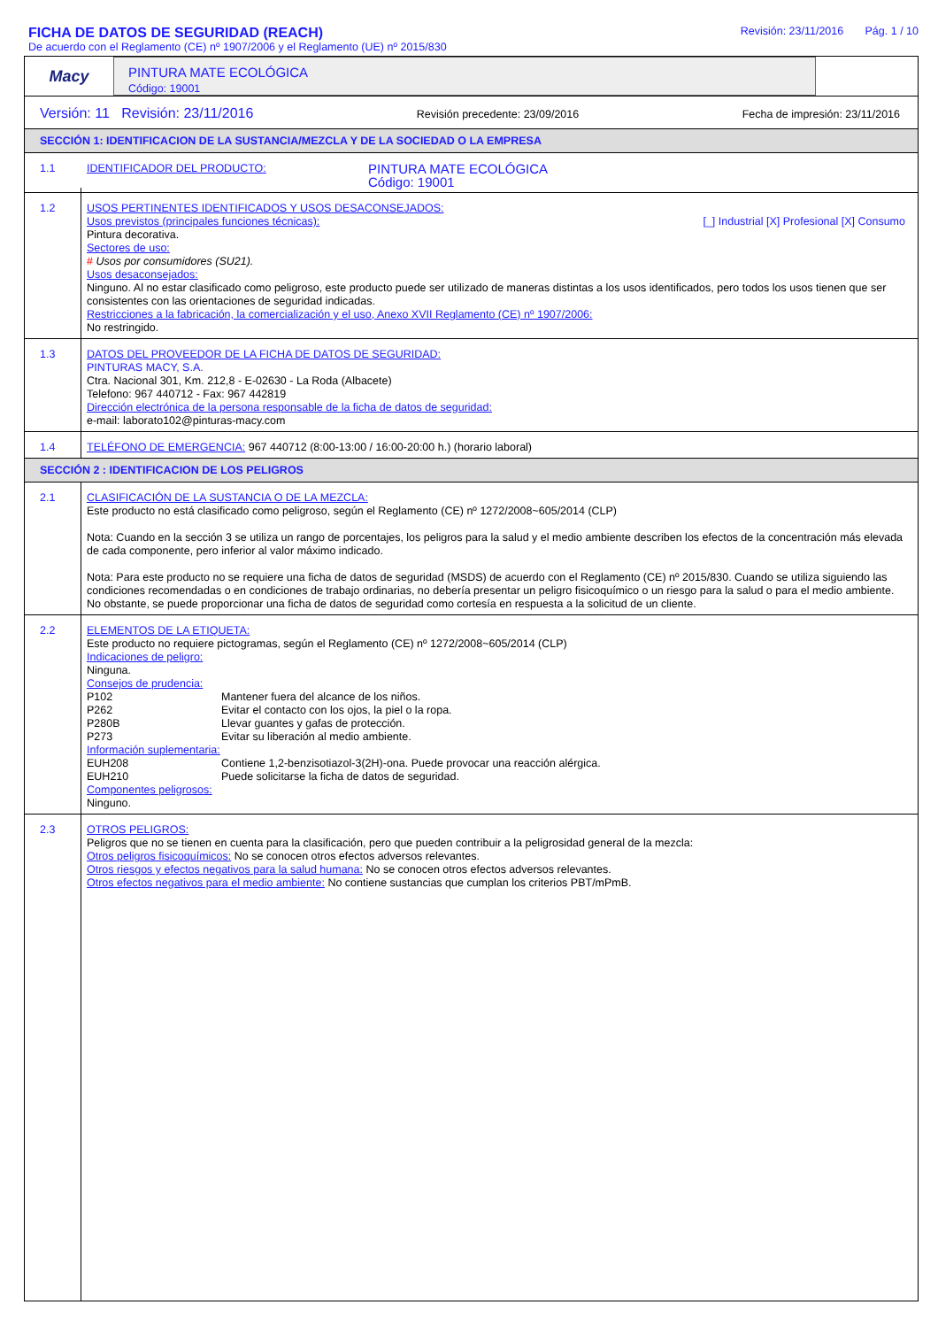FICHA DE DATOS DE SEGURIDAD (REACH)
De acuerdo con el Reglamento (CE) nº 1907/2006 y el Reglamento (UE) nº 2015/830
Revisión: 23/11/2016 Pág. 1 / 10
Macy
PINTURA MATE ECOLÓGICA
Código: 19001
Versión: 11 Revisión: 23/11/2016 Revisión precedente: 23/09/2016 Fecha de impresión: 23/11/2016
SECCIÓN 1: IDENTIFICACION DE LA SUSTANCIA/MEZCLA Y DE LA SOCIEDAD O LA EMPRESA
1.1
IDENTIFICADOR DEL PRODUCTO: PINTURA MATE ECOLÓGICA
Código: 19001
1.2
USOS PERTINENTES IDENTIFICADOS Y USOS DESACONSEJADOS:
Usos previstos (principales funciones técnicas): [_] Industrial [X] Profesional [X] Consumo
Pintura decorativa.
Sectores de uso:
# Usos por consumidores (SU21).
Usos desaconsejados:
Ninguno. Al no estar clasificado como peligroso, este producto puede ser utilizado de maneras distintas a los usos identificados, pero todos los usos tienen que ser consistentes con las orientaciones de seguridad indicadas.
Restricciones a la fabricación, la comercialización y el uso, Anexo XVII Reglamento (CE) nº 1907/2006:
No restringido.
1.3
DATOS DEL PROVEEDOR DE LA FICHA DE DATOS DE SEGURIDAD:
PINTURAS MACY, S.A.
Ctra. Nacional 301, Km. 212,8 - E-02630 - La Roda (Albacete)
Telefono: 967 440712 - Fax: 967 442819
Dirección electrónica de la persona responsable de la ficha de datos de seguridad:
e-mail: laborato102@pinturas-macy.com
1.4
TELÉFONO DE EMERGENCIA: 967 440712 (8:00-13:00 / 16:00-20:00 h.) (horario laboral)
SECCIÓN 2 : IDENTIFICACION DE LOS PELIGROS
2.1
CLASIFICACIÓN DE LA SUSTANCIA O DE LA MEZCLA:
Este producto no está clasificado como peligroso, según el Reglamento (CE) nº 1272/2008~605/2014 (CLP)
Nota: Cuando en la sección 3 se utiliza un rango de porcentajes, los peligros para la salud y el medio ambiente describen los efectos de la concentración más elevada de cada componente, pero inferior al valor máximo indicado.
Nota: Para este producto no se requiere una ficha de datos de seguridad (MSDS) de acuerdo con el Reglamento (CE) nº 2015/830. Cuando se utiliza siguiendo las condiciones recomendadas o en condiciones de trabajo ordinarias, no debería presentar un peligro fisicoquímico o un riesgo para la salud o para el medio ambiente. No obstante, se puede proporcionar una ficha de datos de seguridad como cortesía en respuesta a la solicitud de un cliente.
2.2
ELEMENTOS DE LA ETIQUETA:
Este producto no requiere pictogramas, según el Reglamento (CE) nº 1272/2008~605/2014 (CLP)
Indicaciones de peligro:
Ninguna.
Consejos de prudencia:
P102 Mantener fuera del alcance de los niños. P262 Evitar el contacto con los ojos, la piel o la ropa. P280B Llevar guantes y gafas de protección. P273 Evitar su liberación al medio ambiente.
Información suplementaria:
EUH208 Contiene 1,2-benzisotiazol-3(2H)-ona. Puede provocar una reacción alérgica. EUH210 Puede solicitarse la ficha de datos de seguridad.
Componentes peligrosos:
Ninguno.
2.3
OTROS PELIGROS:
Peligros que no se tienen en cuenta para la clasificación, pero que pueden contribuir a la peligrosidad general de la mezcla:
Otros peligros fisicoquímicos: No se conocen otros efectos adversos relevantes.
Otros riesgos y efectos negativos para la salud humana: No se conocen otros efectos adversos relevantes.
Otros efectos negativos para el medio ambiente: No contiene sustancias que cumplan los criterios PBT/mPmB.